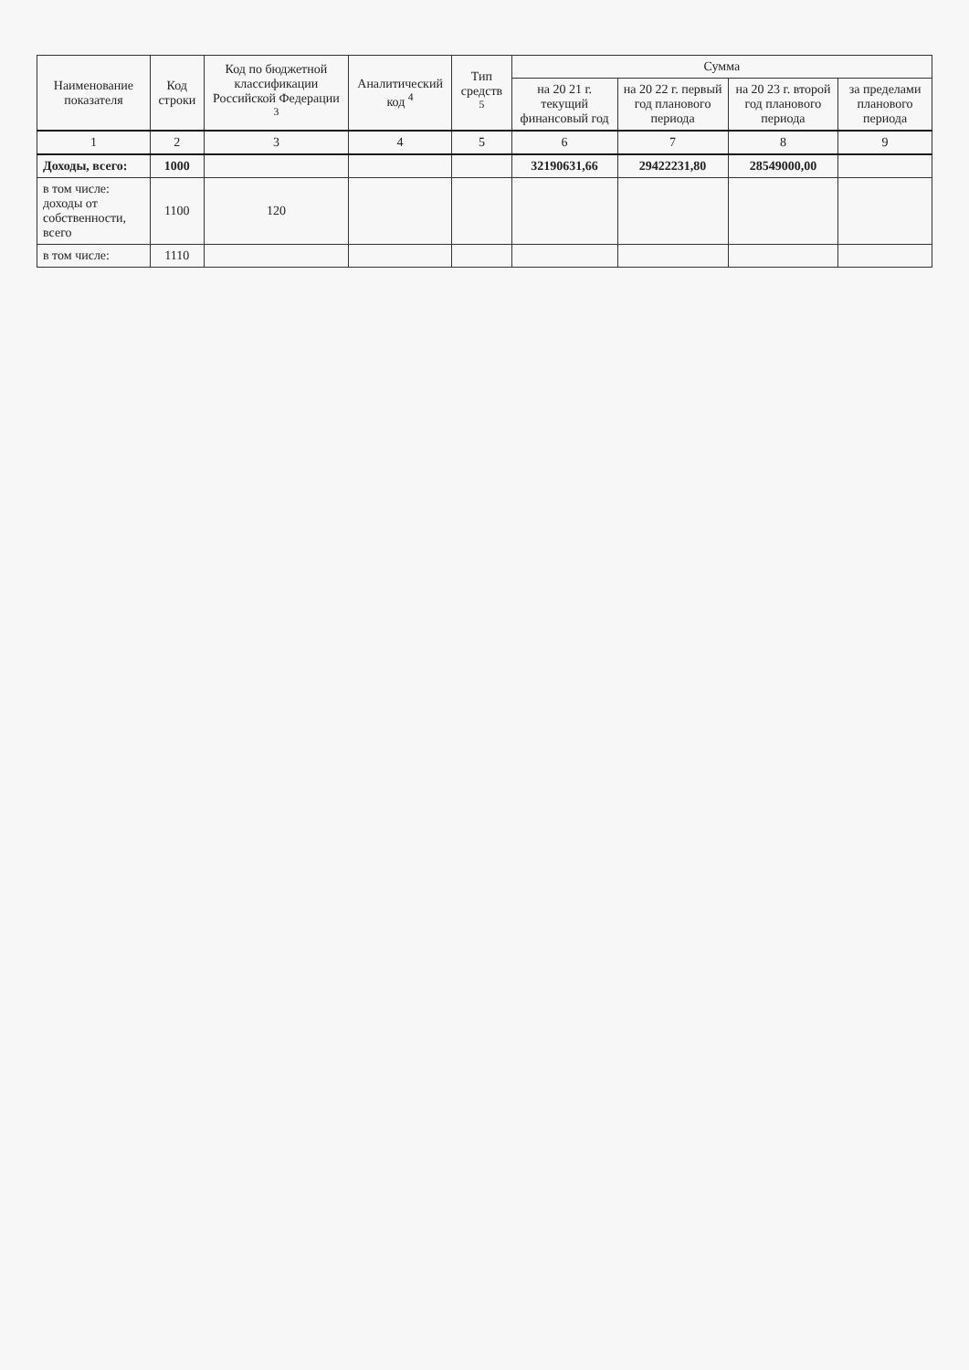| Наименование показателя | Код строки | Код по бюджетной классификации Российской Федерации <sup>3</sup> | Аналитический код <sup>4</sup> | Тип средств <sup>5</sup> | Сумма | | | |
| --- | --- | --- | --- | --- | --- | --- | --- | --- |
| | | | | | на 20 21 г. текущий финансовый год | на 20 22 г. первый год планового периода | на 20 23 г. второй год планового периода | за пределами планового периода |
| 1 | 2 | 3 | 4 | 5 | 6 | 7 | 8 | 9 |
| Доходы, всего: | 1000 | | | | 32190631,66 | 29422231,80 | 28549000,00 | |
| в том числе: доходы от собственности, всего | 1100 | 120 | | | | | | |
| в том числе: | 1110 | | | | | | | |